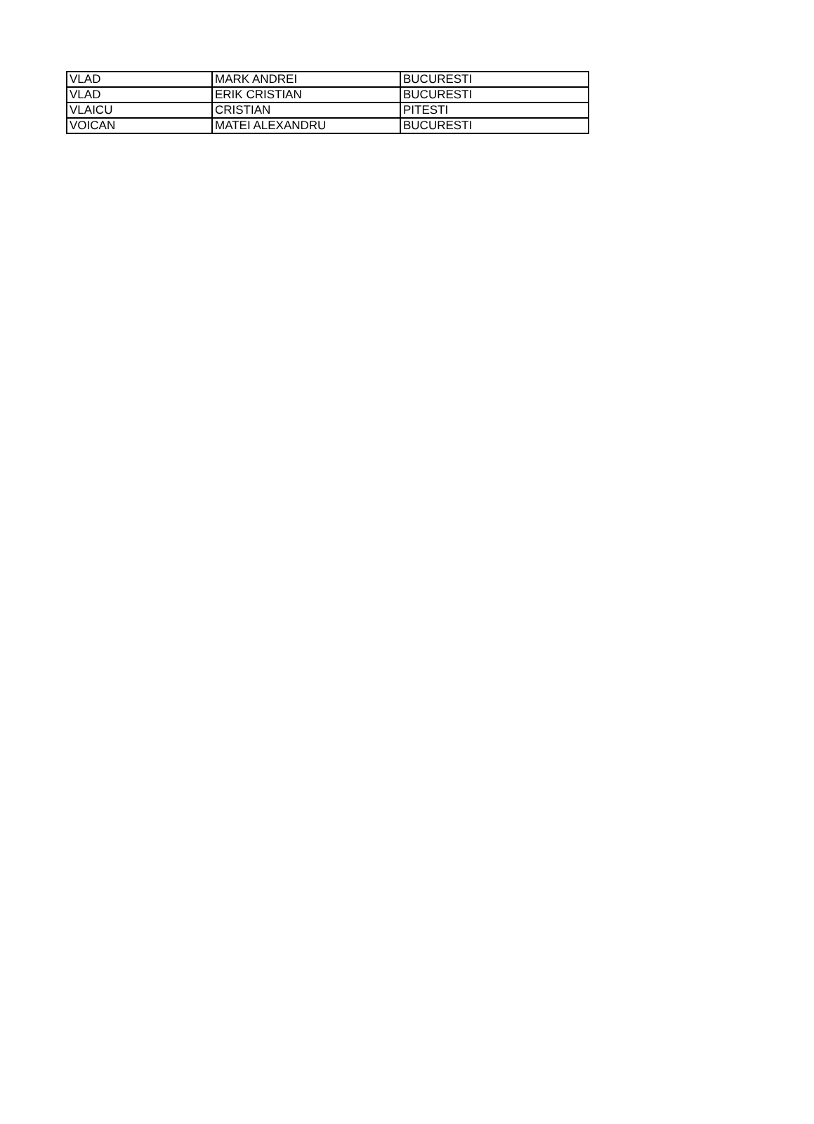| VLAD | MARK ANDREI | BUCURESTI |
| VLAD | ERIK CRISTIAN | BUCURESTI |
| VLAICU | CRISTIAN | PITESTI |
| VOICAN | MATEI ALEXANDRU | BUCURESTI |